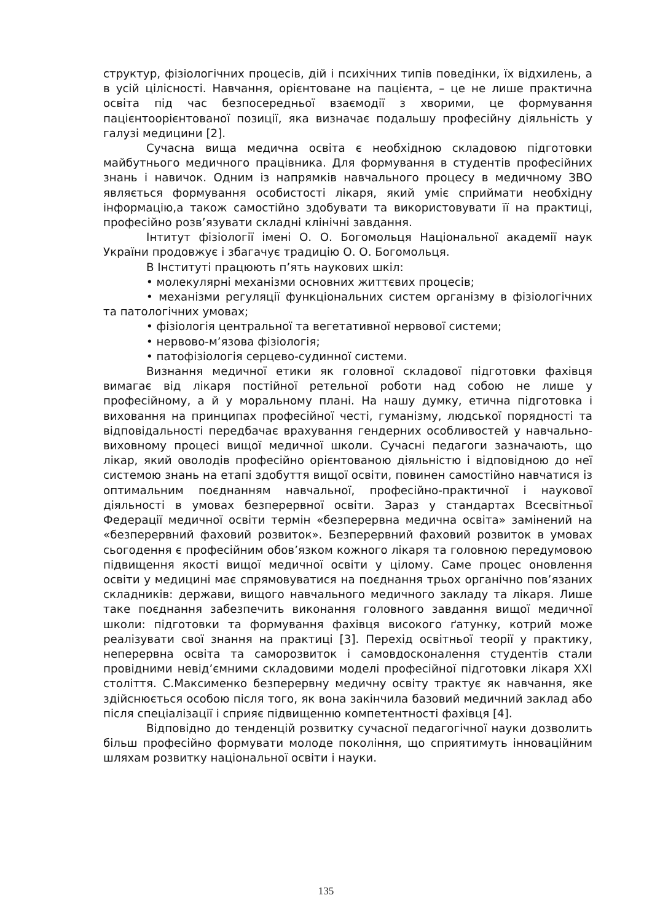структур, фізіологічних процесів, дій і психічних типів поведінки, їх відхилень, а в усій цілісності. Навчання, орієнтоване на пацієнта, – це не лише практична освіта під час безпосередньої взаємодії з хворими, це формування пацієнтоорієнтованої позиції, яка визначає подальшу професійну діяльність у галузі медицини [2].
Сучасна вища медична освіта є необхідною складовою підготовки майбутнього медичного працівника. Для формування в студентів професійних знань і навичок. Одним із напрямків навчального процесу в медичному ЗВО являється формування особистості лікаря, який уміє сприймати необхідну інформацію,а також самостійно здобувати та використовувати її на практиці, професійно розв’язувати складні клінічні завдання.
Інтитут фізіології імені О. О. Богомольця Національної академії наук України продовжує і збагачує традицію О. О. Богомольця.
В Інституті працюють п’ять наукових шкіл:
• молекулярні механізми основних життєвих процесів;
• механізми регуляції функціональних систем організму в фізіологічних та патологічних умовах;
• фізіологія центральної та вегетативної нервової системи;
• нервово-м’язова фізіологія;
• патофізіологія серцево-судинної системи.
Визнання медичної етики як головної складової підготовки фахівця вимагає від лікаря постійної ретельної роботи над собою не лише у професійному, а й у моральному плані. На нашу думку, етична підготовка і виховання на принципах професійної честі, гуманізму, людської порядності та відповідальності передбачає врахування гендерних особливостей у навчально-виховному процесі вищої медичної школи. Сучасні педагоги зазначають, що лікар, який оволодів професійно орієнтованою діяльністю і відповідною до неї системою знань на етапі здобуття вищої освіти, повинен самостійно навчатися із оптимальним поєднанням навчальної, професійно-практичної і наукової діяльності в умовах безперервної освіти. Зараз у стандартах Всесвітньої Федерації медичної освіти термін «безперервна медична освіта» замінений на «безперервний фаховий розвиток». Безперервний фаховий розвиток в умовах сьогодення є професійним обов’язком кожного лікаря та головною передумовою підвищення якості вищої медичної освіти у цілому. Саме процес оновлення освіти у медицині має спрямовуватися на поєднання трьох органічно пов’язаних складників: держави, вищого навчального медичного закладу та лікаря. Лише таке поєднання забезпечить виконання головного завдання вищої медичної школи: підготовки та формування фахівця високого ґатунку, котрий може реалізувати свої знання на практиці [3]. Перехід освітньої теорії у практику, неперервна освіта та саморозвиток і самовдосконалення студентів стали провідними невід’ємними складовими моделі професійної підготовки лікаря XXI століття. С.Максименко безперервну медичну освіту трактує як навчання, яке здійснюється особою після того, як вона закінчила базовий медичний заклад або після спеціалізації і сприяє підвищенню компетентності фахівця [4].
Відповідно до тенденцій розвитку сучасної педагогічної науки дозволить більш професійно формувати молоде покоління, що сприятимуть інноваційним шляхам розвитку національної освіти і науки.
135